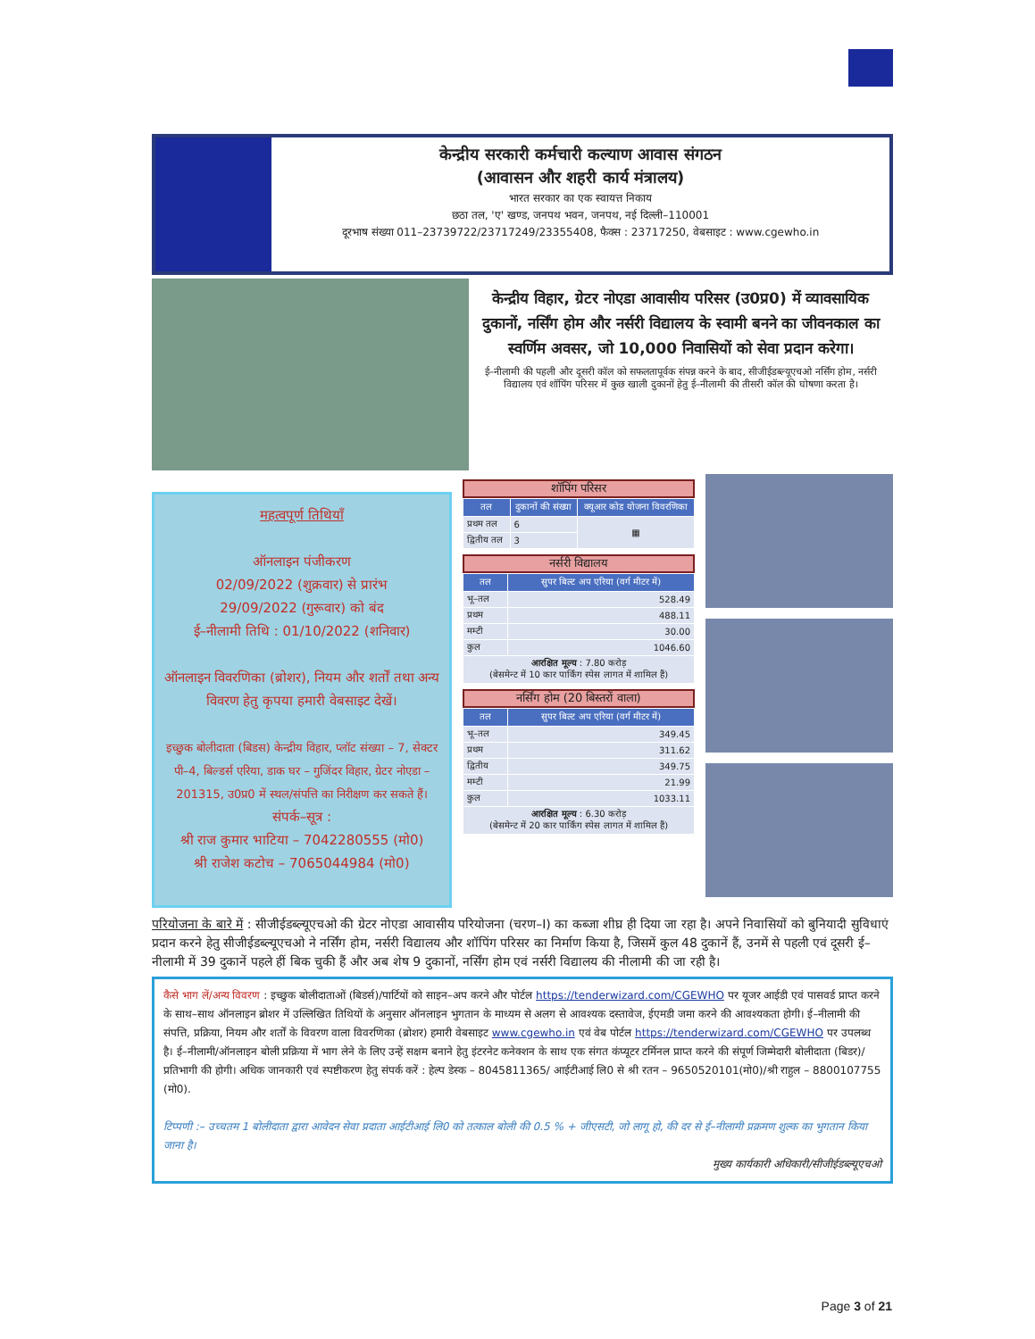केन्द्रीय सरकारी कर्मचारी कल्याण आवास संगठन
(आवासन और शहरी कार्य मंत्रालय)
भारत सरकार का एक स्वायत्त निकाय
छठा तल, 'ए' खण्ड, जनपथ भवन, जनपथ, नई दिल्ली–110001
दूरभाष संख्या 011–23739722/23717249/23355408, फैक्स : 23717250, वेबसाइट : www.cgewho.in
केन्द्रीय विहार, ग्रेटर नोएडा आवासीय परिसर (उ0प्र0) में व्यावसायिक दुकानों, नर्सिंग होम और नर्सरी विद्यालय के स्वामी बनने का जीवनकाल का स्वर्णिम अवसर, जो 10,000 निवासियों को सेवा प्रदान करेगा।
ई–नीलामी की पहली और दूसरी कॉल को सफलतापूर्वक संपन्न करने के बाद, सीजीईडब्ल्यूएचओ नर्सिंग होम, नर्सरी विद्यालय एवं शॉपिंग परिसर में कुछ खाली दुकानों हेतु ई–नीलामी की तीसरी कॉल की घोषणा करता है।
महत्वपूर्ण तिथियाँ
ऑनलाइन पंजीकरण
02/09/2022 (शुक्रवार) से प्रारंभ
29/09/2022 (गुरूवार) को बंद
ई–नीलामी तिथि : 01/10/2022 (शनिवार)
ऑनलाइन विवरणिका (ब्रोशर), नियम और शर्तों तथा अन्य विवरण हेतु कृपया हमारी वेबसाइट देखें।
इच्छुक बोलीदाता (बिडस) केन्द्रीय विहार, प्लॉट संख्या – 7, सेक्टर पी–4, बिल्डर्स एरिया, डाक घर – गुजिंदर विहार, ग्रेटर नोएडा – 201315, उ0प्र0 में स्थल/संपत्ति का निरीक्षण कर सकते हैं।
संपर्क–सूत्र :
श्री राज कुमार भाटिया – 7042280555 (मो0)
श्री राजेश कटोच – 7065044984 (मो0)
शॉपिंग परिसर
| तल | दुकानों की संख्या | क्यूआर कोड योजना विवरणिका |
| --- | --- | --- |
| प्रथम तल | 6 | ▦ |
| द्वितीय तल | 3 | |
नर्सरी विद्यालय
| तल | सुपर बिल्ट अप एरिया (वर्ग मीटर में) |
| --- | --- |
| भू–तल | 528.49 |
| प्रथम | 488.11 |
| मम्टी | 30.00 |
| कुल | 1046.60 |
| आरक्षित मूल्य : 7.80 करोड़ (बेसमेन्ट में 10 कार पार्किंग स्पेस लागत में शामिल हैं) | |
नर्सिंग होम (20 बिस्तरों वाला)
| तल | सुपर बिल्ट अप एरिया (वर्ग मीटर में) |
| --- | --- |
| भू–तल | 349.45 |
| प्रथम | 311.62 |
| द्वितीय | 349.75 |
| मम्टी | 21.99 |
| कुल | 1033.11 |
| आरक्षित मूल्य : 6.30 करोड़ (बेसमेन्ट में 20 कार पार्किंग स्पेस लागत में शामिल हैं) | |
परियोजना के बारे में : सीजीईडब्ल्यूएचओ की ग्रेटर नोएडा आवासीय परियोजना (चरण–I) का कब्जा शीघ्र ही दिया जा रहा है। अपने निवासियों को बुनियादी सुविधाएं प्रदान करने हेतु सीजीईडब्ल्यूएचओ ने नर्सिंग होम, नर्सरी विद्यालय और शॉपिंग परिसर का निर्माण किया है, जिसमें कुल 48 दुकानें हैं, उनमें से पहली एवं दूसरी ई–नीलामी में 39 दुकानें पहले हीं बिक चुकी हैं और अब शेष 9 दुकानों, नर्सिंग होम एवं नर्सरी विद्यालय की नीलामी की जा रही है।
कैसे भाग लें/अन्य विवरण : इच्छुक बोलीदाताओं (बिडर्स)/पार्टियों को साइन–अप करने और पोर्टल https://tenderwizard.com/CGEWHO पर यूजर आईडी एवं पासवर्ड प्राप्त करने के साथ–साथ ऑनलाइन ब्रोशर में उल्लिखित तिथियों के अनुसार ऑनलाइन भुगतान के माध्यम से अलग से आवश्यक दस्तावेज, ईएमडी जमा करने की आवश्यकता होगी। ई–नीलामी की संपत्ति, प्रक्रिया, नियम और शर्तों के विवरण वाला विवरणिका (ब्रोशर) हमारी वेबसाइट www.cgewho.in एवं वेब पोर्टल https://tenderwizard.com/CGEWHO पर उपलब्ध है। ई–नीलामी/ऑनलाइन बोली प्रक्रिया में भाग लेने के लिए उन्हें सक्षम बनाने हेतु इंटरनेट कनेक्शन के साथ एक संगत कंप्यूटर टर्मिनल प्राप्त करने की संपूर्ण जिम्मेदारी बोलीदाता (बिडर)/प्रतिभागी की होगी। अधिक जानकारी एवं स्पष्टीकरण हेतु संपर्क करें : हेल्प डेस्क – 8045811365/ आईटीआई लि0 से श्री रतन – 9650520101(मो0)/श्री राहुल – 8800107755 (मो0).
टिप्पणी :– उच्चतम 1 बोलीदाता द्वारा आवेदन सेवा प्रदाता आईटीआई लि0 को तत्काल बोली की 0.5 % + जीएसटी, जो लागू हो, की दर से ई–नीलामी प्रक्रमण शुल्क का भुगतान किया जाना है।
मुख्य कार्यकारी अधिकारी/सीजीईडब्ल्यूएचओ
Page 3 of 21